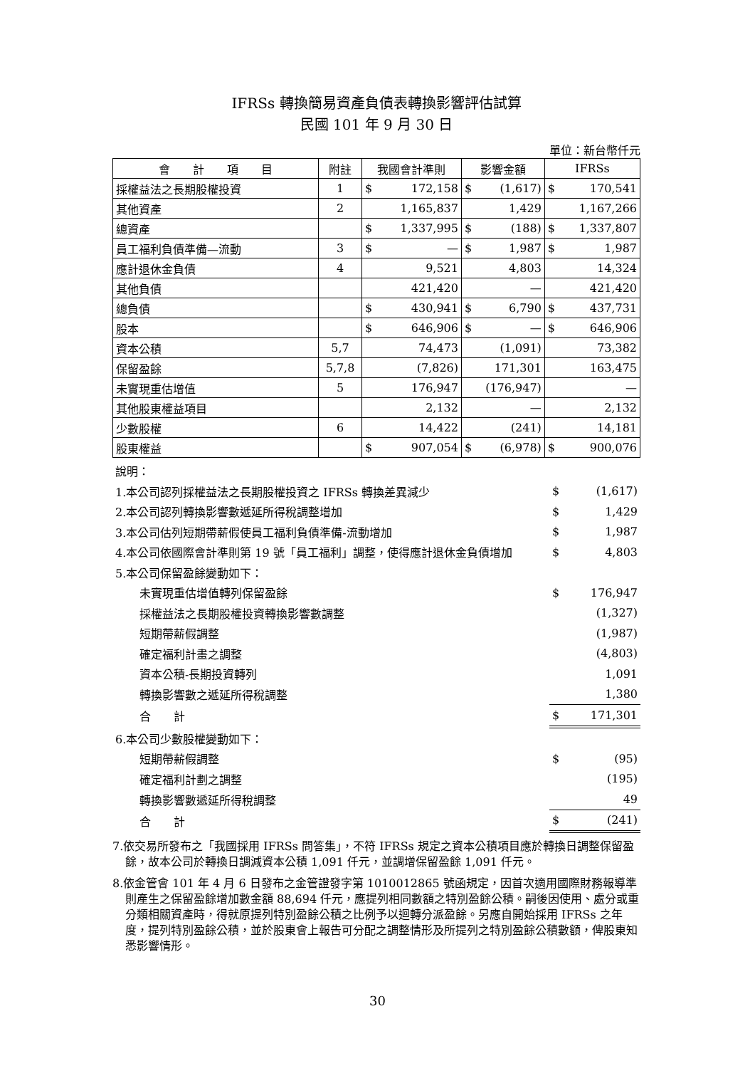IFRSs 轉換簡易資產負債表轉換影響評估試算
民國 101 年 9 月 30 日
單位：新台幣仟元
| 會 計 項 目 | 附註 | 我國會計準則 | 影響金額 | IFRSs |
| --- | --- | --- | --- | --- |
| 採權益法之長期股權投資 | 1 | $ 172,158 | $ (1,617) | $ 170,541 |
| 其他資產 | 2 | 1,165,837 | 1,429 | 1,167,266 |
| 總資產 | | $ 1,337,995 | $ (188) | $ 1,337,807 |
| 員工福利負債準備—流動 | 3 | $ — | $ 1,987 | $ 1,987 |
| 應計退休金負債 | 4 | 9,521 | 4,803 | 14,324 |
| 其他負債 | | 421,420 | — | 421,420 |
| 總負債 | | $ 430,941 | $ 6,790 | $ 437,731 |
| 股本 | | $ 646,906 | $ — | $ 646,906 |
| 資本公積 | 5,7 | 74,473 | (1,091) | 73,382 |
| 保留盈餘 | 5,7,8 | (7,826) | 171,301 | 163,475 |
| 未實現重估增值 | 5 | 176,947 | (176,947) | — |
| 其他股東權益項目 | | 2,132 | — | 2,132 |
| 少數股權 | 6 | 14,422 | (241) | 14,181 |
| 股東權益 | | $ 907,054 | $ (6,978) | $ 900,076 |
| 說明： | |
| 1.本公司認列採權益法之長期股權投資之 IFRSs 轉換差異減少 | $ (1,617) |
| 2.本公司認列轉換影響數遞延所得稅調整增加 | $ 1,429 |
| 3.本公司估列短期帶薪假使員工福利負債準備-流動增加 | $ 1,987 |
| 4.本公司依國際會計準則第 19 號「員工福利」調整，使得應計退休金負債增加 | $ 4,803 |
| 5.本公司保留盈餘變動如下： | |
| 未實現重估增值轉列保留盈餘 | $ 176,947 |
| 採權益法之長期股權投資轉換影響數調整 | (1,327) |
| 短期帶薪假調整 | (1,987) |
| 確定福利計畫之調整 | (4,803) |
| 資本公積-長期投資轉列 | 1,091 |
| 轉換影響數之遞延所得稅調整 | 1,380 |
| 合 計 | $ 171,301 |
| 6.本公司少數股權變動如下： | |
| 短期帶薪假調整 | $ (95) |
| 確定福利計劃之調整 | (195) |
| 轉換影響數遞延所得稅調整 | 49 |
| 合 計 | $ (241) |
7.依交易所發布之「我國採用 IFRSs 問答集」，不符 IFRSs 規定之資本公積項目應於轉換日調整保留盈餘，故本公司於轉換日調減資本公積 1,091 仟元，並調增保留盈餘 1,091 仟元。
8.依金管會 101 年 4 月 6 日發布之金管證發字第 1010012865 號函規定，因首次適用國際財務報導準則產生之保留盈餘增加數金額 88,694 仟元，應提列相同數額之特別盈餘公積。嗣後因使用、處分或重分類相關資產時，得就原提列特別盈餘公積之比例予以迴轉分派盈餘。另應自開始採用 IFRSs 之年度，提列特別盈餘公積，並於股東會上報告可分配之調整情形及所提列之特別盈餘公積數額，俾股東知悉影響情形。
30